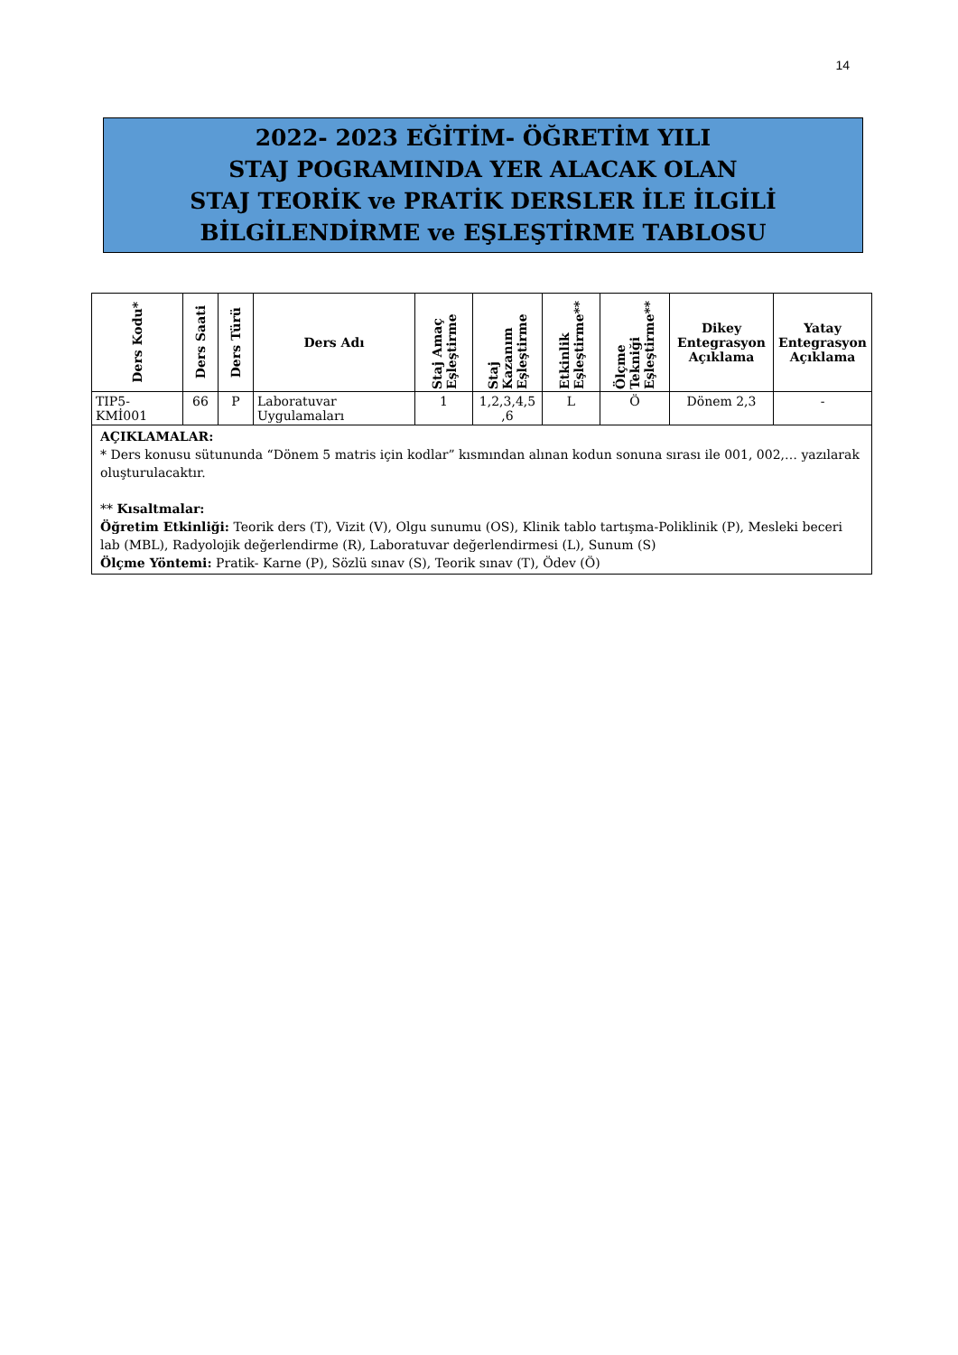14
2022- 2023 EĞİTİM- ÖĞRETİM YILI
STAJ POGRAMINDA YER ALACAK OLAN
STAJ TEORİK ve PRATİK DERSLER İLE İLGİLİ
BİLGİLENDİRME ve EŞLEŞTİRME TABLOSU
| Ders Kodu* | Ders Saati | Ders Türü | Ders Adı | Staj Amaç Eşleştirme | Staj Kazanım Eşleştirme | Etkinlik Eşleştirme** | Ölçme Tekniği Eşleştirme** | Dikey Entegrasyon Açıklama | Yatay Entegrasyon Açıklama |
| --- | --- | --- | --- | --- | --- | --- | --- | --- | --- |
| TIP5- KMİ001 | 66 | P | Laboratuvar Uygulamaları | 1 | 1,2,3,4,5 ,6 | L | Ö | Dönem 2,3 | - |
| AÇIKLAMALAR: * Ders konusu sütununda “Dönem 5 matris için kodlar” kısmından alınan kodun sonuna sırası ile 001, 002,… yazılarak oluşturulacaktır. ** Kısaltmalar: Öğretim Etkinliği: Teorik ders (T), Vizit (V), Olgu sunumu (OS), Klinik tablo tartışma-Poliklinik (P), Mesleki beceri lab (MBL), Radyolojik değerlendirme (R), Laboratuvar değerlendirmesi (L), Sunum (S) Ölçme Yöntemi: Pratik- Karne (P), Sözlü sınav (S), Teorik sınav (T), Ödev (Ö) | | | | | | | | | |